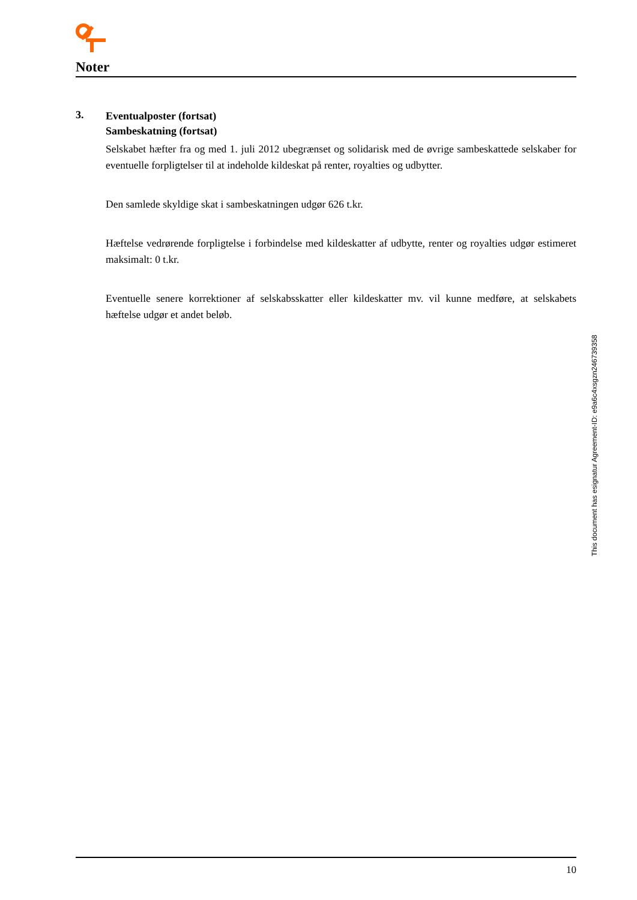Noter
3.
Eventualposter (fortsat)
Sambeskatning (fortsat)
Selskabet hæfter fra og med 1. juli 2012 ubegrænset og solidarisk med de øvrige sambeskattede selskaber for eventuelle forpligtelser til at indeholde kildeskat på renter, royalties og udbytter.
Den samlede skyldige skat i sambeskatningen udgør 626 t.kr.
Hæftelse vedrørende forpligtelse i forbindelse med kildeskatter af udbytte, renter og royalties udgør estimeret maksimalt: 0 t.kr.
Eventuelle senere korrektioner af selskabsskatter eller kildeskatter mv. vil kunne medføre, at selskabets hæftelse udgør et andet beløb.
10
This document has esignatur Agreement-ID: e9a6c4xsgzn246739358